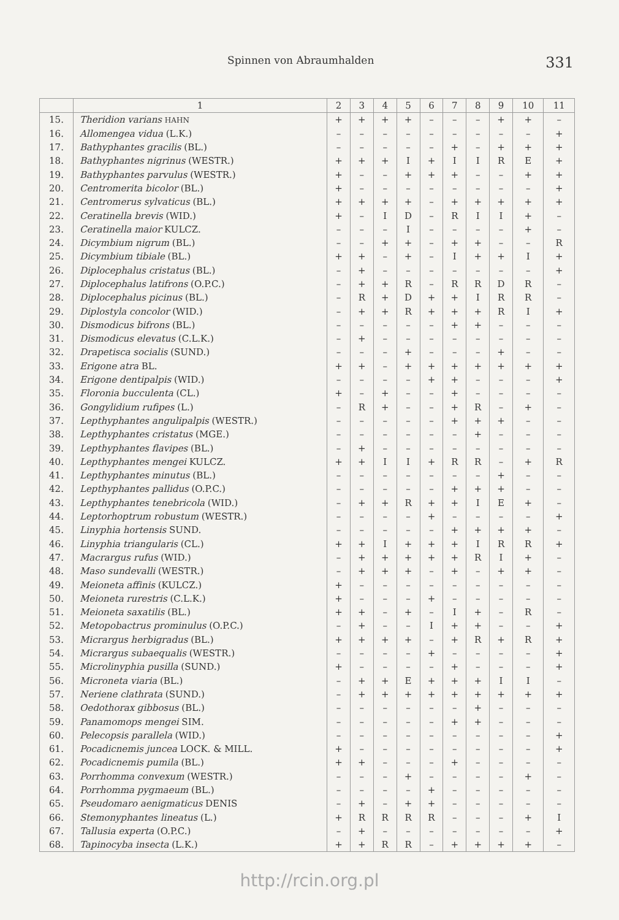Spinnen von Abraumhalden 331
| | 1 | 2 | 3 | 4 | 5 | 6 | 7 | 8 | 9 | 10 | 11 |
| --- | --- | --- | --- | --- | --- | --- | --- | --- | --- | --- | --- |
| 15. | Theridion varians HAHN | + | + | + | + | – | – | – | + | + | – |
| 16. | Allomengea vidua (L.K.) | – | – | – | – | – | – | – | – | – | + |
| 17. | Bathyphantes gracilis (BL.) | – | – | – | – | – | + | – | + | + | + |
| 18. | Bathyphantes nigrinus (WESTR.) | + | + | + | I | + | I | I | R | E | + |
| 19. | Bathyphantes parvulus (WESTR.) | + | – | – | + | + | + | – | – | + | + |
| 20. | Centromerita bicolor (BL.) | + | – | – | – | – | – | – | – | – | + |
| 21. | Centromerus sylvaticus (BL.) | + | + | + | + | – | + | + | + | + | + |
| 22. | Ceratinella brevis (WID.) | + | – | I | D | – | R | I | I | + | – |
| 23. | Ceratinella maior KULCZ. | – | – | – | I | – | – | – | – | + | – |
| 24. | Dicymbium nigrum (BL.) | – | – | + | + | – | + | + | – | – | R |
| 25. | Dicymbium tibiale (BL.) | + | + | – | + | – | I | + | + | I | + |
| 26. | Diplocephalus cristatus (BL.) | – | + | – | – | – | – | – | – | – | + |
| 27. | Diplocephalus latifrons (O.P.C.) | – | + | + | R | – | R | R | D | R | – |
| 28. | Diplocephalus picinus (BL.) | – | R | + | D | + | + | I | R | R | – |
| 29. | Diplostyla concolor (WID.) | – | + | + | R | + | + | + | R | I | + |
| 30. | Dismodicus bifrons (BL.) | – | – | – | – | – | + | + | – | – | – |
| 31. | Dismodicus elevatus (C.L.K.) | – | + | – | – | – | – | – | – | – | – |
| 32. | Drapetisca socialis (SUND.) | – | – | – | + | – | – | – | + | – | – |
| 33. | Erigone atra BL. | + | + | – | + | + | + | + | + | + | + |
| 34. | Erigone dentipalpis (WID.) | – | – | – | – | + | + | – | – | – | + |
| 35. | Floronia bucculenta (CL.) | + | – | + | – | – | + | – | – | – | – |
| 36. | Gongylidium rufipes (L.) | – | R | + | – | – | + | R | – | + | – |
| 37. | Lepthyphantes angulipalpis (WESTR.) | – | – | – | – | – | + | + | + | – | – |
| 38. | Lepthyphantes cristatus (MGE.) | – | – | – | – | – | – | + | – | – | – |
| 39. | Lepthyphantes flavipes (BL.) | – | + | – | – | – | – | – | – | – | – |
| 40. | Lepthyphantes mengei KULCZ. | + | + | I | I | + | R | R | – | + | R |
| 41. | Lepthyphantes minutus (BL.) | – | – | – | – | – | – | – | + | – | – |
| 42. | Lepthyphantes pallidus (O.P.C.) | – | – | – | – | – | + | + | + | – | – |
| 43. | Lepthyphantes tenebricola (WID.) | – | + | + | R | + | + | I | E | + | – |
| 44. | Leptorhoptrum robustum (WESTR.) | – | – | – | – | + | – | – | – | – | + |
| 45. | Linyphia hortensis SUND. | – | – | – | – | – | + | + | + | + | – |
| 46. | Linyphia triangularis (CL.) | + | + | I | + | + | + | I | R | R | + |
| 47. | Macrargus rufus (WID.) | – | + | + | + | + | + | R | I | + | – |
| 48. | Maso sundevalli (WESTR.) | – | + | + | + | – | + | – | + | + | – |
| 49. | Meioneta affinis (KULCZ.) | + | – | – | – | – | – | – | – | – | – |
| 50. | Meioneta rurestris (C.L.K.) | + | – | – | – | + | – | – | – | – | – |
| 51. | Meioneta saxatilis (BL.) | + | + | – | + | – | I | + | – | R | – |
| 52. | Metopobactrus prominulus (O.P.C.) | – | + | – | – | I | + | + | – | – | + |
| 53. | Micrargus herbigradus (BL.) | + | + | + | + | – | + | R | + | R | + |
| 54. | Micrargus subaequalis (WESTR.) | – | – | – | – | + | – | – | – | – | + |
| 55. | Microlinyphia pusilla (SUND.) | + | – | – | – | – | + | – | – | – | + |
| 56. | Microneta viaria (BL.) | – | + | + | E | + | + | + | I | I | – |
| 57. | Neriene clathrata (SUND.) | – | + | + | + | + | + | + | + | + | + |
| 58. | Oedothorax gibbosus (BL.) | – | – | – | – | – | – | + | – | – | – |
| 59. | Panamomops mengei SIM. | – | – | – | – | – | + | + | – | – | – |
| 60. | Pelecopsis parallela (WID.) | – | – | – | – | – | – | – | – | – | + |
| 61. | Pocadicnemis juncea LOCK. & MILL. | + | – | – | – | – | – | – | – | – | + |
| 62. | Pocadicnemis pumila (BL.) | + | + | – | – | – | + | – | – | – | – |
| 63. | Porrhomma convexum (WESTR.) | – | – | – | + | – | – | – | – | + | – |
| 64. | Porrhomma pygmaeum (BL.) | – | – | – | – | + | – | – | – | – | – |
| 65. | Pseudomaro aenigmaticus DENIS | – | + | – | + | + | – | – | – | – | – |
| 66. | Stemonyphantes lineatus (L.) | + | R | R | R | R | – | – | – | + | I |
| 67. | Tallusia experta (O.P.C.) | – | + | – | – | – | – | – | – | – | + |
| 68. | Tapinocyba insecta (L.K.) | + | + | R | R | – | + | + | + | + | – |
http://rcin.org.pl